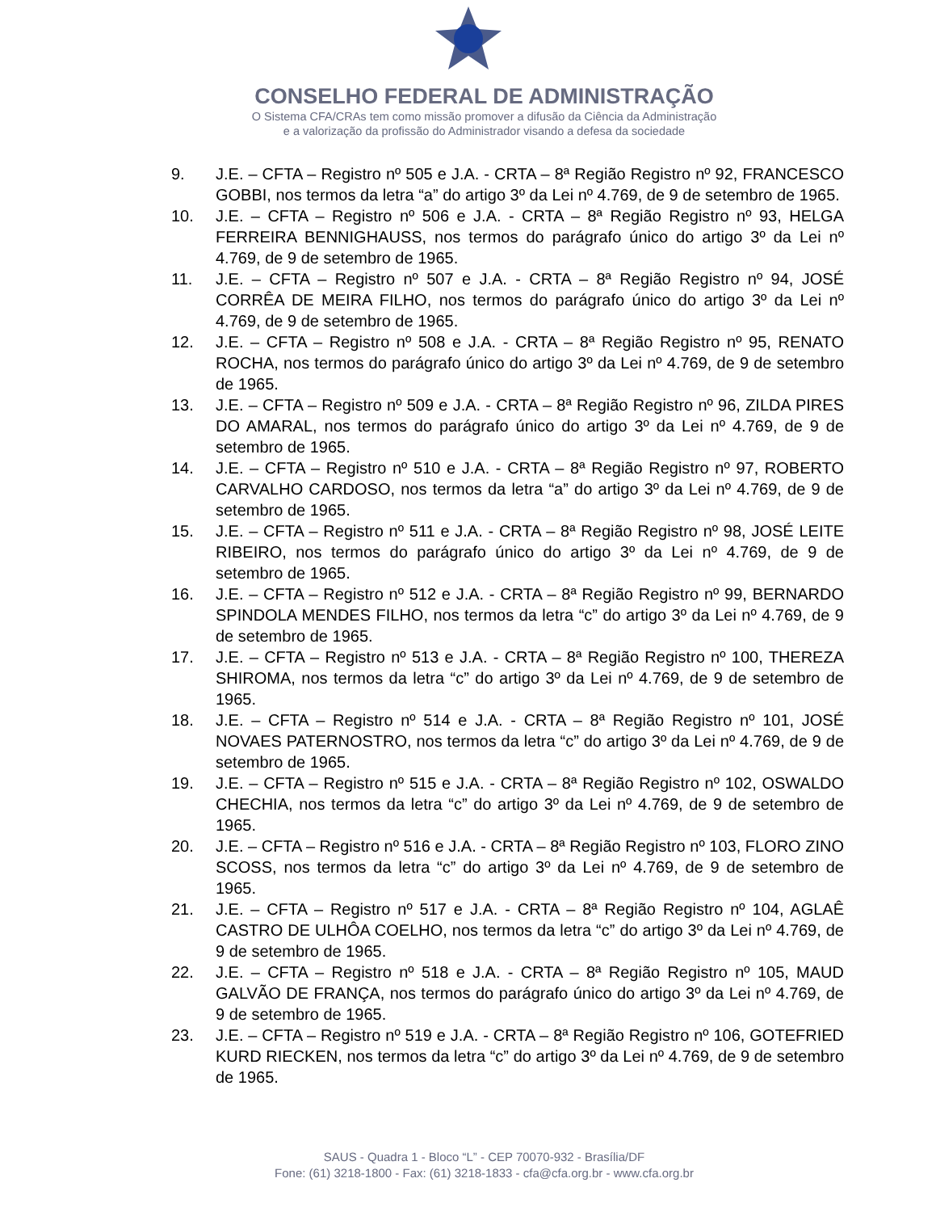CONSELHO FEDERAL DE ADMINISTRAÇÃO
O Sistema CFA/CRAs tem como missão promover a difusão da Ciência da Administração
e a valorização da profissão do Administrador visando a defesa da sociedade
9. J.E. – CFTA – Registro nº 505 e J.A. - CRTA – 8ª Região Registro nº 92, FRANCESCO GOBBI, nos termos da letra “a” do artigo 3º da Lei nº 4.769, de 9 de setembro de 1965.
10. J.E. – CFTA – Registro nº 506 e J.A. - CRTA – 8ª Região Registro nº 93, HELGA FERREIRA BENNIGHAUSS, nos termos do parágrafo único do artigo 3º da Lei nº 4.769, de 9 de setembro de 1965.
11. J.E. – CFTA – Registro nº 507 e J.A. - CRTA – 8ª Região Registro nº 94, JOSÉ CORRÊA DE MEIRA FILHO, nos termos do parágrafo único do artigo 3º da Lei nº 4.769, de 9 de setembro de 1965.
12. J.E. – CFTA – Registro nº 508 e J.A. - CRTA – 8ª Região Registro nº 95, RENATO ROCHA, nos termos do parágrafo único do artigo 3º da Lei nº 4.769, de 9 de setembro de 1965.
13. J.E. – CFTA – Registro nº 509 e J.A. - CRTA – 8ª Região Registro nº 96, ZILDA PIRES DO AMARAL, nos termos do parágrafo único do artigo 3º da Lei nº 4.769, de 9 de setembro de 1965.
14. J.E. – CFTA – Registro nº 510 e J.A. - CRTA – 8ª Região Registro nº 97, ROBERTO CARVALHO CARDOSO, nos termos da letra “a” do artigo 3º da Lei nº 4.769, de 9 de setembro de 1965.
15. J.E. – CFTA – Registro nº 511 e J.A. - CRTA – 8ª Região Registro nº 98, JOSÉ LEITE RIBEIRO, nos termos do parágrafo único do artigo 3º da Lei nº 4.769, de 9 de setembro de 1965.
16. J.E. – CFTA – Registro nº 512 e J.A. - CRTA – 8ª Região Registro nº 99, BERNARDO SPINDOLA MENDES FILHO, nos termos da letra “c” do artigo 3º da Lei nº 4.769, de 9 de setembro de 1965.
17. J.E. – CFTA – Registro nº 513 e J.A. - CRTA – 8ª Região Registro nº 100, THEREZA SHIROMA, nos termos da letra “c” do artigo 3º da Lei nº 4.769, de 9 de setembro de 1965.
18. J.E. – CFTA – Registro nº 514 e J.A. - CRTA – 8ª Região Registro nº 101, JOSÉ NOVAES PATERNOSTRO, nos termos da letra “c” do artigo 3º da Lei nº 4.769, de 9 de setembro de 1965.
19. J.E. – CFTA – Registro nº 515 e J.A. - CRTA – 8ª Região Registro nº 102, OSWALDO CHECHIA, nos termos da letra “c” do artigo 3º da Lei nº 4.769, de 9 de setembro de 1965.
20. J.E. – CFTA – Registro nº 516 e J.A. - CRTA – 8ª Região Registro nº 103, FLORO ZINO SCOSS, nos termos da letra “c” do artigo 3º da Lei nº 4.769, de 9 de setembro de 1965.
21. J.E. – CFTA – Registro nº 517 e J.A. - CRTA – 8ª Região Registro nº 104, AGLAÊ CASTRO DE ULHÔA COELHO, nos termos da letra “c” do artigo 3º da Lei nº 4.769, de 9 de setembro de 1965.
22. J.E. – CFTA – Registro nº 518 e J.A. - CRTA – 8ª Região Registro nº 105, MAUD GALVÃO DE FRANÇA, nos termos do parágrafo único do artigo 3º da Lei nº 4.769, de 9 de setembro de 1965.
23. J.E. – CFTA – Registro nº 519 e J.A. - CRTA – 8ª Região Registro nº 106, GOTEFRIED KURD RIECKEN, nos termos da letra “c” do artigo 3º da Lei nº 4.769, de 9 de setembro de 1965.
SAUS - Quadra 1 - Bloco “L” - CEP 70070-932 - Brasília/DF
Fone: (61) 3218-1800 - Fax: (61) 3218-1833 - cfa@cfa.org.br - www.cfa.org.br